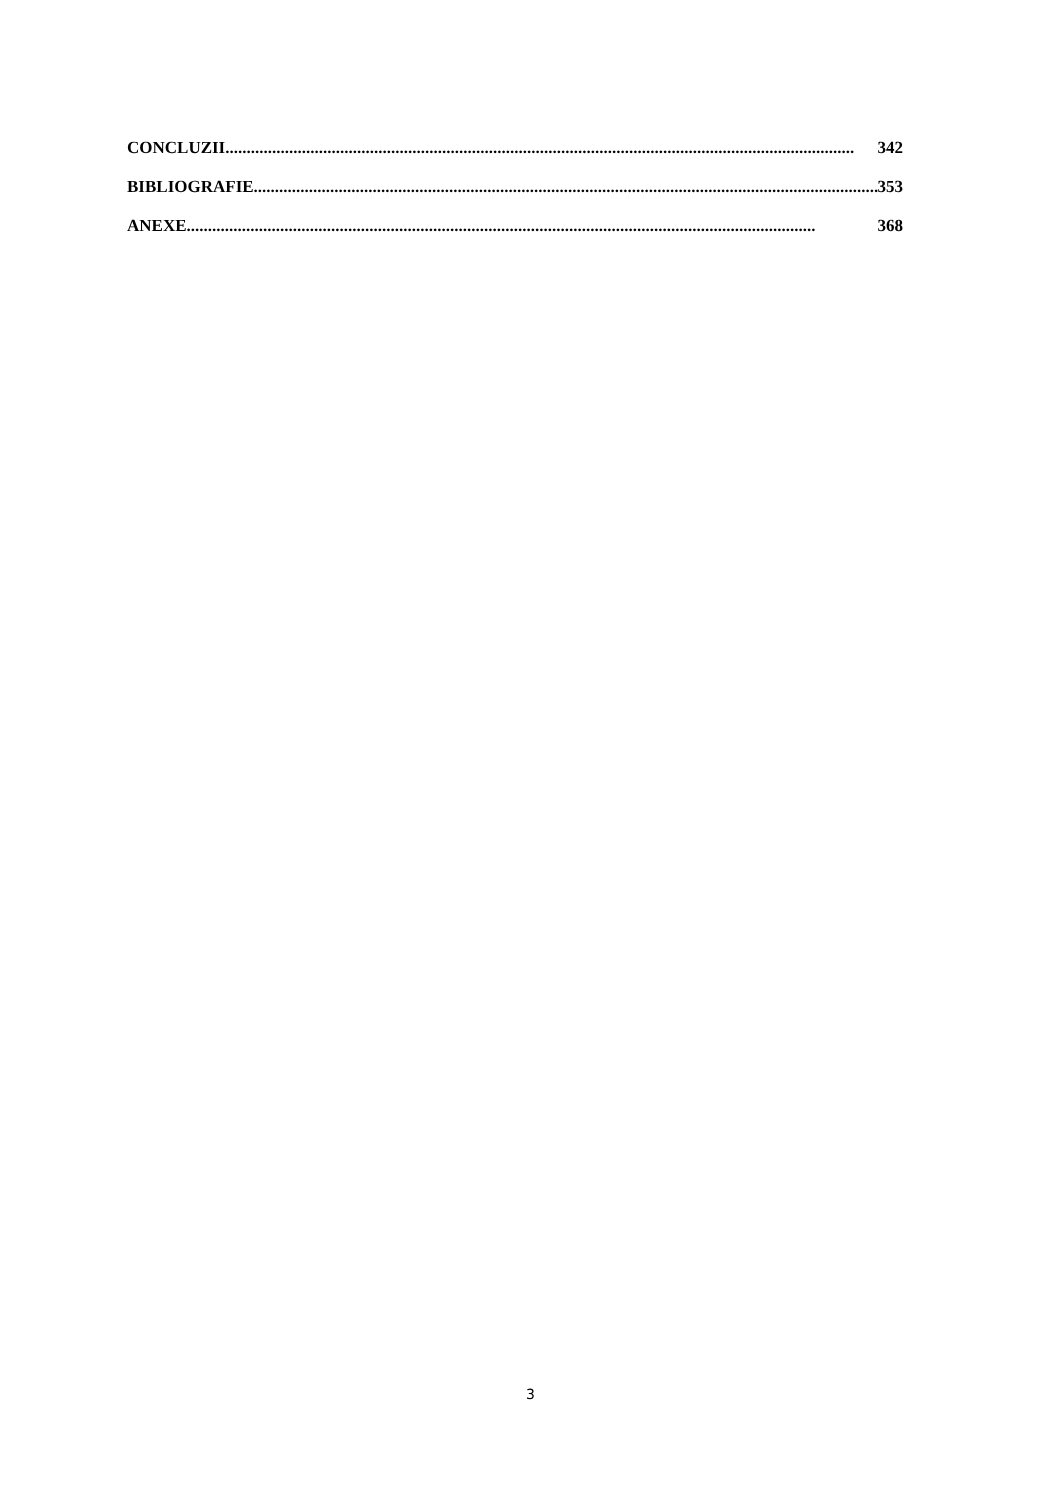CONCLUZII.................................................................................................................................................... 342
BIBLIOGRAFIE.................................................................................................................................................... 353
ANEXE.................................................................................................................................................... 368
3